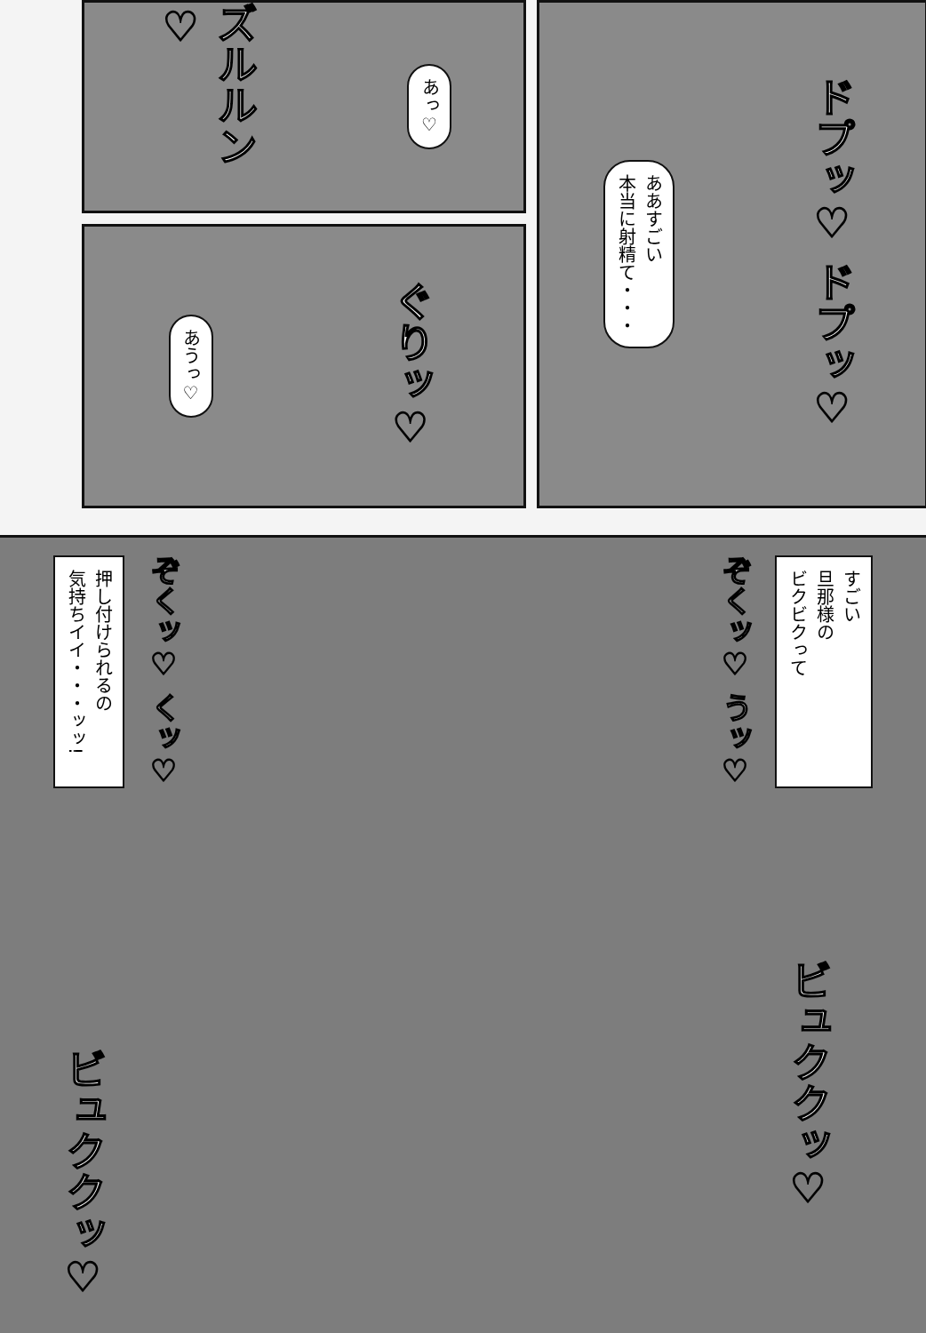ズルルン♡
あっ♡
ああすごい
本当に射精て・・・
ドプッ♡ ドプッ♡
あうっ♡
ぐりッ♡
押し付けられるの
気持ちイイ・・・ッッ!
ぞくッ♡ くッ♡
ぞくッ♡ うッ♡
すごい
旦那様の
ビクビクって
ビュククッ♡
ビュククッ♡